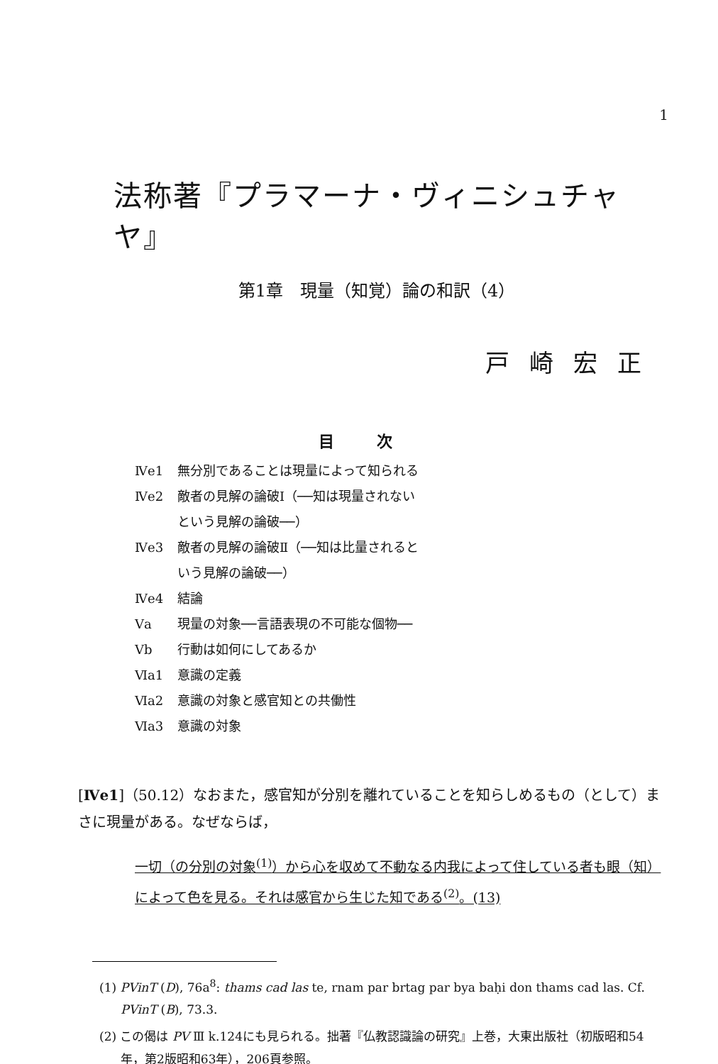1
法称著『プラマーナ・ヴィニシュチャヤ』
第1章　現量（知覚）論の和訳（4）
戸崎宏正
目次
Ⅳe1 無分別であることは現量によって知られる
Ⅳe2 敵者の見解の論破Ⅰ（──知は現量されない
という見解の論破──）
Ⅳe3 敵者の見解の論破Ⅱ（──知は比量されると
いう見解の論破──）
Ⅳe4 結論
Ⅴa 現量の対象──言語表現の不可能な個物──
Ⅴb 行動は如何にしてあるか
Ⅵa1 意識の定義
Ⅵa2 意識の対象と感官知との共働性
Ⅵa3 意識の対象
[Ⅳe1]（50.12）なおまた，感官知が分別を離れていることを知らしめるもの（として）まさに現量がある。なぜならば，
一切（の分別の対象<sup>(1)</sup>）から心を収めて不動なる内我によって住している者も眼（知）によって色を見る。それは感官から生じた知である<sup>(2)</sup>。(13)
(1) PVinT (D), 76a<sup>8</sup>: thams cad las te, rnam par brtag par bya baḥi don thams cad las. Cf. PVinT (B), 73.3.
(2) この偈は PV Ⅲ k.124にも見られる。拙著『仏教認識論の研究』上巻，大東出版社（初版昭和54年，第2版昭和63年），206頁参照。